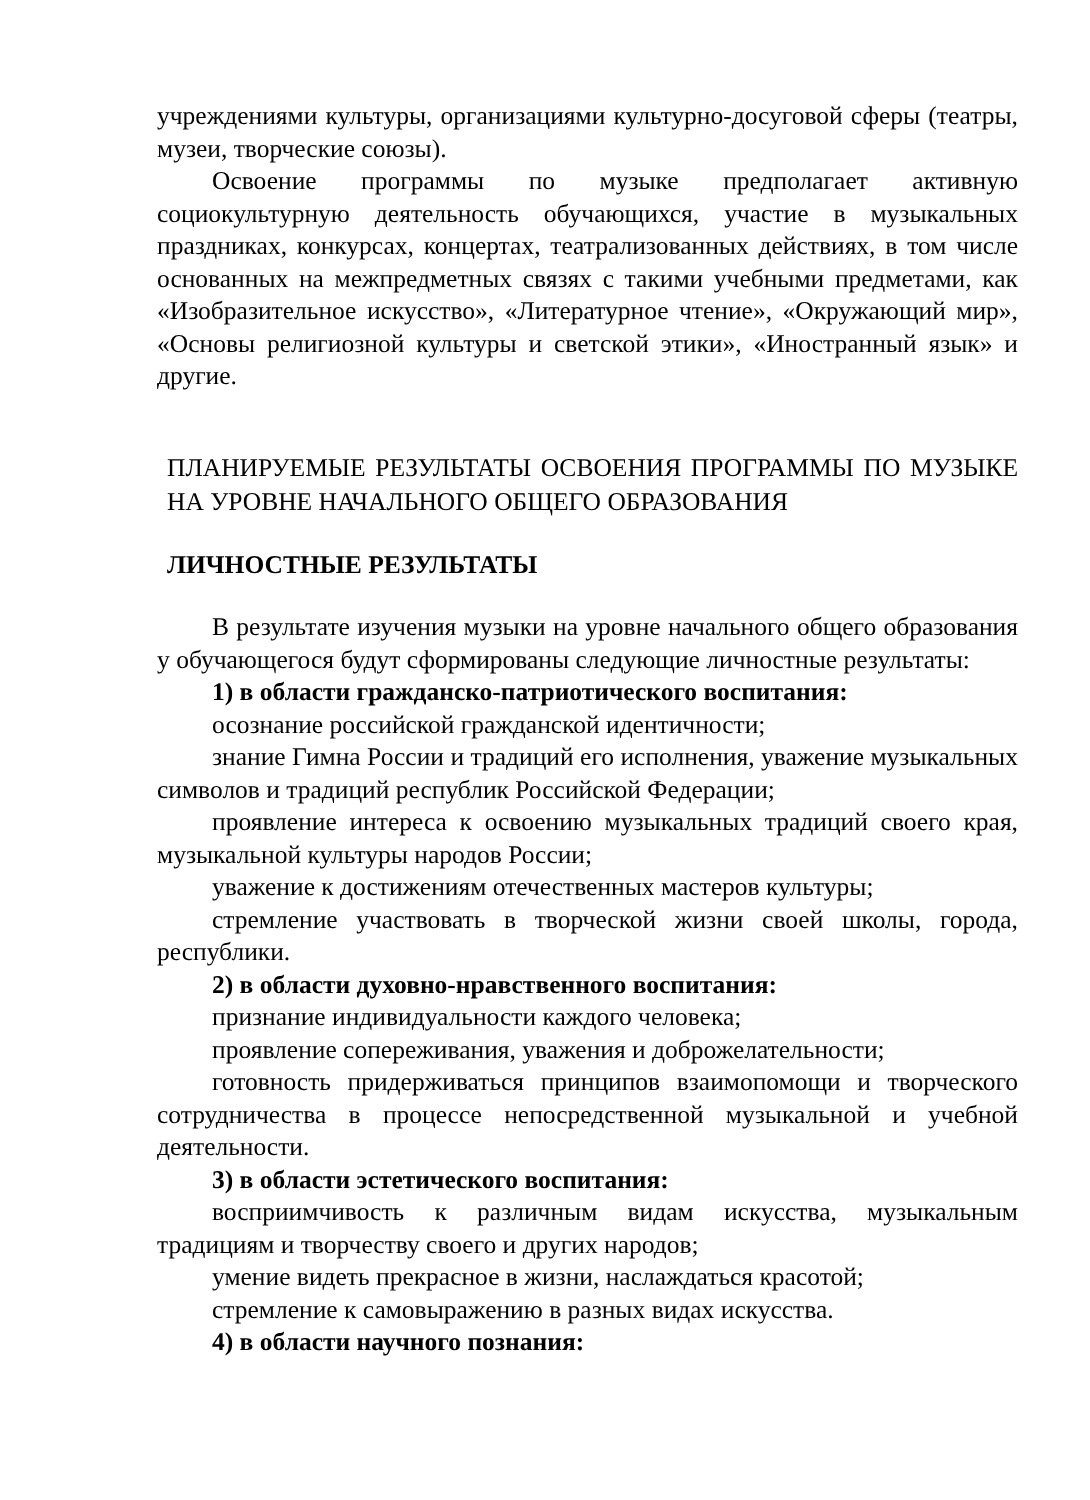учреждениями культуры, организациями культурно-досуговой сферы (театры, музеи, творческие союзы).
Освоение программы по музыке предполагает активную социокультурную деятельность обучающихся, участие в музыкальных праздниках, конкурсах, концертах, театрализованных действиях, в том числе основанных на межпредметных связях с такими учебными предметами, как «Изобразительное искусство», «Литературное чтение», «Окружающий мир», «Основы религиозной культуры и светской этики», «Иностранный язык» и другие.
ПЛАНИРУЕМЫЕ РЕЗУЛЬТАТЫ ОСВОЕНИЯ ПРОГРАММЫ ПО МУЗЫКЕ НА УРОВНЕ НАЧАЛЬНОГО ОБЩЕГО ОБРАЗОВАНИЯ
ЛИЧНОСТНЫЕ РЕЗУЛЬТАТЫ
В результате изучения музыки на уровне начального общего образования у обучающегося будут сформированы следующие личностные результаты:
1) в области гражданско-патриотического воспитания:
осознание российской гражданской идентичности;
знание Гимна России и традиций его исполнения, уважение музыкальных символов и традиций республик Российской Федерации;
проявление интереса к освоению музыкальных традиций своего края, музыкальной культуры народов России;
уважение к достижениям отечественных мастеров культуры;
стремление участвовать в творческой жизни своей школы, города, республики.
2) в области духовно-нравственного воспитания:
признание индивидуальности каждого человека;
проявление сопереживания, уважения и доброжелательности;
готовность придерживаться принципов взаимопомощи и творческого сотрудничества в процессе непосредственной музыкальной и учебной деятельности.
3) в области эстетического воспитания:
восприимчивость к различным видам искусства, музыкальным традициям и творчеству своего и других народов;
умение видеть прекрасное в жизни, наслаждаться красотой;
стремление к самовыражению в разных видах искусства.
4) в области научного познания: